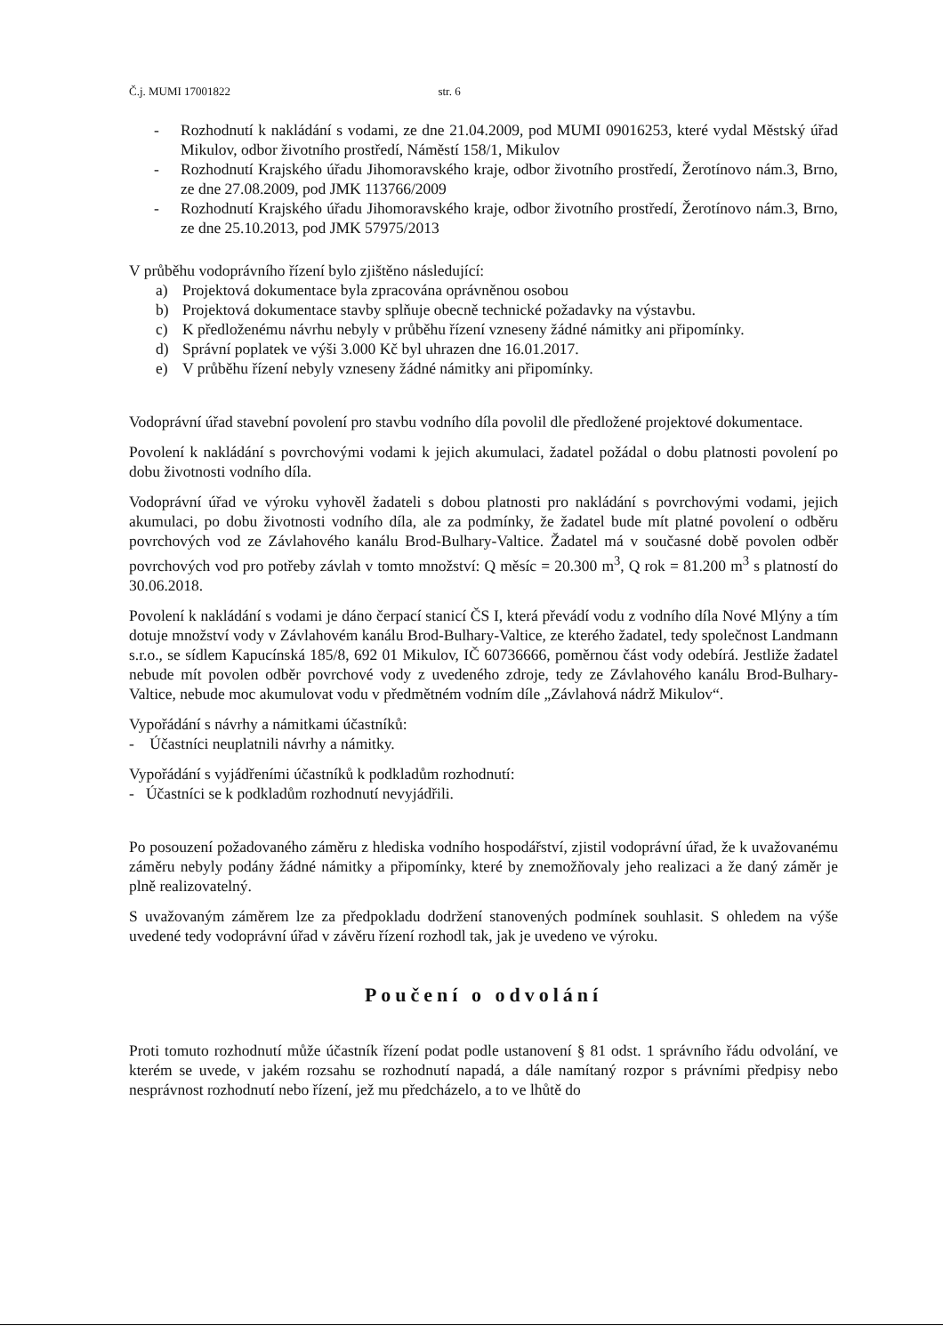Č.j. MUMI 17001822 str. 6
- Rozhodnutí k nakládání s vodami, ze dne 21.04.2009, pod MUMI 09016253, které vydal Městský úřad Mikulov, odbor životního prostředí, Náměstí 158/1, Mikulov
- Rozhodnutí Krajského úřadu Jihomoravského kraje, odbor životního prostředí, Žerotínovo nám.3, Brno, ze dne 27.08.2009, pod JMK 113766/2009
- Rozhodnutí Krajského úřadu Jihomoravského kraje, odbor životního prostředí, Žerotínovo nám.3, Brno, ze dne 25.10.2013, pod JMK 57975/2013
V průběhu vodoprávního řízení bylo zjištěno následující:
a) Projektová dokumentace byla zpracována oprávněnou osobou
b) Projektová dokumentace stavby splňuje obecně technické požadavky na výstavbu.
c) K předloženému návrhu nebyly v průběhu řízení vzneseny žádné námitky ani připomínky.
d) Správní poplatek ve výši 3.000 Kč byl uhrazen dne 16.01.2017.
e) V průběhu řízení nebyly vzneseny žádné námitky ani připomínky.
Vodoprávní úřad stavební povolení pro stavbu vodního díla povolil dle předložené projektové dokumentace.
Povolení k nakládání s povrchovými vodami k jejich akumulaci, žadatel požádal o dobu platnosti povolení po dobu životnosti vodního díla.
Vodoprávní úřad ve výroku vyhověl žadateli s dobou platnosti pro nakládání s povrchovými vodami, jejich akumulaci, po dobu životnosti vodního díla, ale za podmínky, že žadatel bude mít platné povolení o odběru povrchových vod ze Závlahového kanálu Brod-Bulhary-Valtice. Žadatel má v současné době povolen odběr povrchových vod pro potřeby závlah v tomto množství: Q měsíc = 20.300 m<sup>3</sup>, Q rok = 81.200 m<sup>3</sup> s platností do 30.06.2018.
Povolení k nakládání s vodami je dáno čerpací stanicí ČS I, která převádí vodu z vodního díla Nové Mlýny a tím dotuje množství vody v Závlahovém kanálu Brod-Bulhary-Valtice, ze kterého žadatel, tedy společnost Landmann s.r.o., se sídlem Kapucínská 185/8, 692 01 Mikulov, IČ 60736666, poměrnou část vody odebírá. Jestliže žadatel nebude mít povolen odběr povrchové vody z uvedeného zdroje, tedy ze Závlahového kanálu Brod-Bulhary-Valtice, nebude moc akumulovat vodu v předmětném vodním díle „Závlahová nádrž Mikulov“.
Vypořádání s návrhy a námitkami účastníků:
- Účastníci neuplatnili návrhy a námitky.
Vypořádání s vyjádřeními účastníků k podkladům rozhodnutí:
- Účastníci se k podkladům rozhodnutí nevyjádřili.
Po posouzení požadovaného záměru z hlediska vodního hospodářství, zjistil vodoprávní úřad, že k uvažovanému záměru nebyly podány žádné námitky a připomínky, které by znemožňovaly jeho realizaci a že daný záměr je plně realizovatelný.
S uvažovaným záměrem lze za předpokladu dodržení stanovených podmínek souhlasit. S ohledem na výše uvedené tedy vodoprávní úřad v závěru řízení rozhodl tak, jak je uvedeno ve výroku.
Poučení o odvolání
Proti tomuto rozhodnutí může účastník řízení podat podle ustanovení § 81 odst. 1 správního řádu odvolání, ve kterém se uvede, v jakém rozsahu se rozhodnutí napadá, a dále namítaný rozpor s právními předpisy nebo nesprávnost rozhodnutí nebo řízení, jež mu předcházelo, a to ve lhůtě do